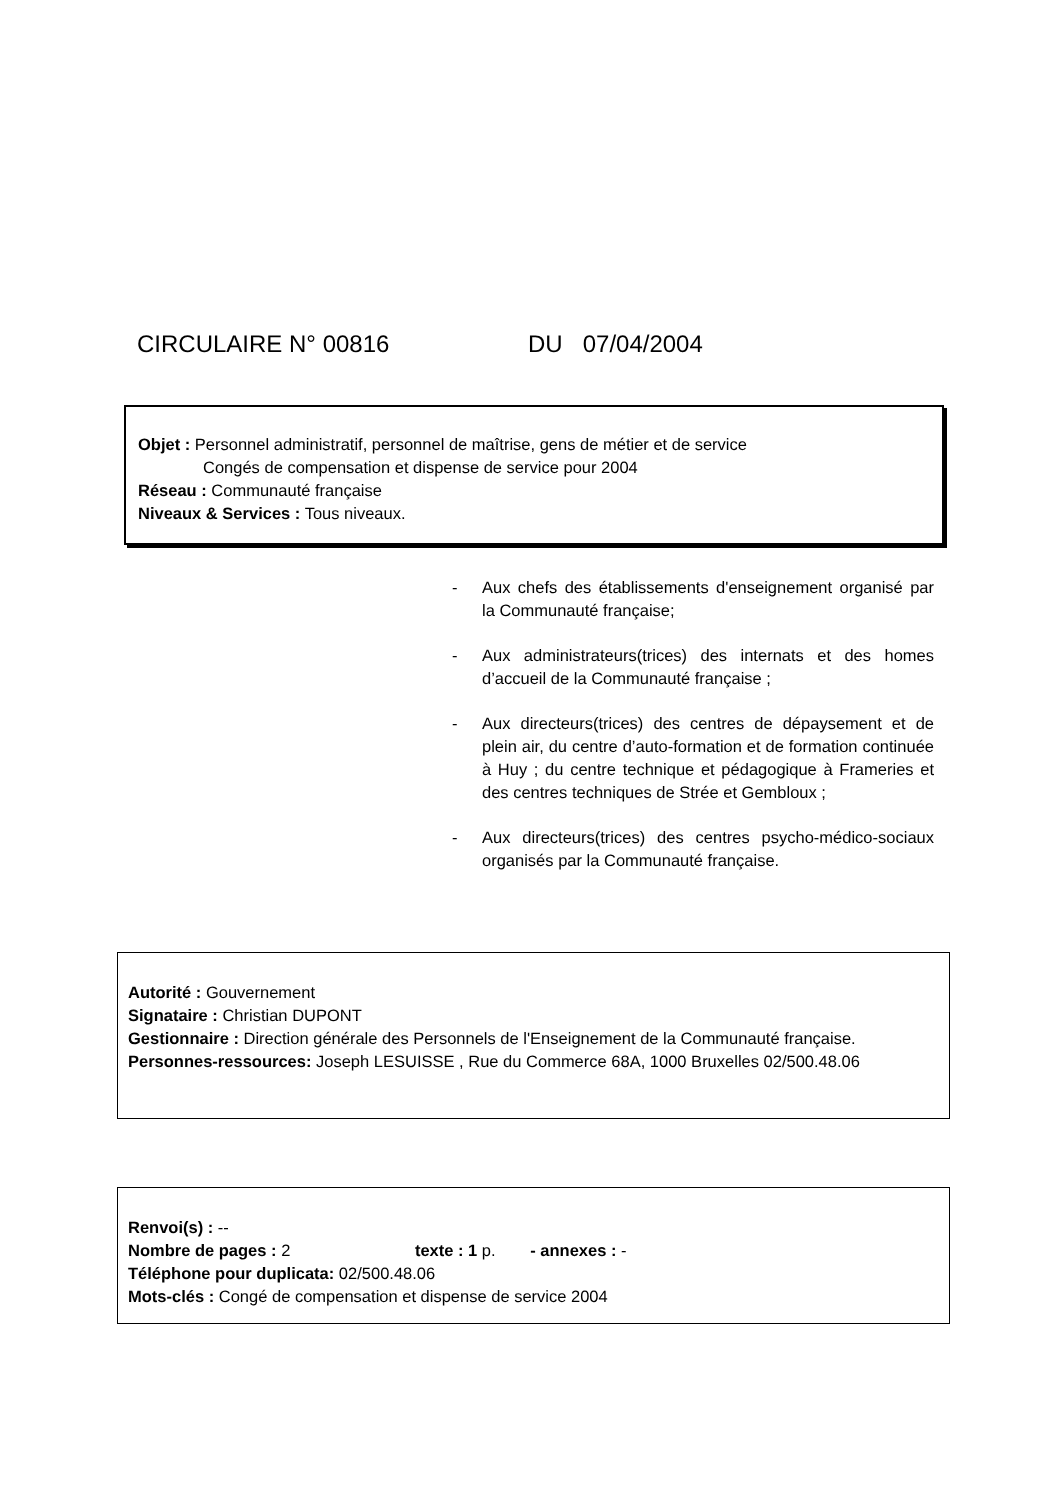CIRCULAIRE N° 00816 DU 07/04/2004
Objet : Personnel administratif, personnel de maîtrise, gens de métier et de service
Congés de compensation et dispense de service pour 2004
Réseau : Communauté française
Niveaux & Services : Tous niveaux.
- Aux chefs des établissements d'enseignement organisé par la Communauté française;
- Aux administrateurs(trices) des internats et des homes d’accueil de la Communauté française ;
- Aux directeurs(trices) des centres de dépaysement et de plein air, du centre d’auto-formation et de formation continuée à Huy ; du centre technique et pédagogique à Frameries et des centres techniques de Strée et Gembloux ;
- Aux directeurs(trices) des centres psycho-médico-sociaux organisés par la Communauté française.
Autorité : Gouvernement
Signataire : Christian DUPONT
Gestionnaire : Direction générale des Personnels de l'Enseignement de la Communauté française.
Personnes-ressources: Joseph LESUISSE , Rue du Commerce 68A, 1000 Bruxelles 02/500.48.06
Renvoi(s) : --
Nombre de pages : 2 texte : 1 p. - annexes : -
Téléphone pour duplicata: 02/500.48.06
Mots-clés : Congé de compensation et dispense de service 2004